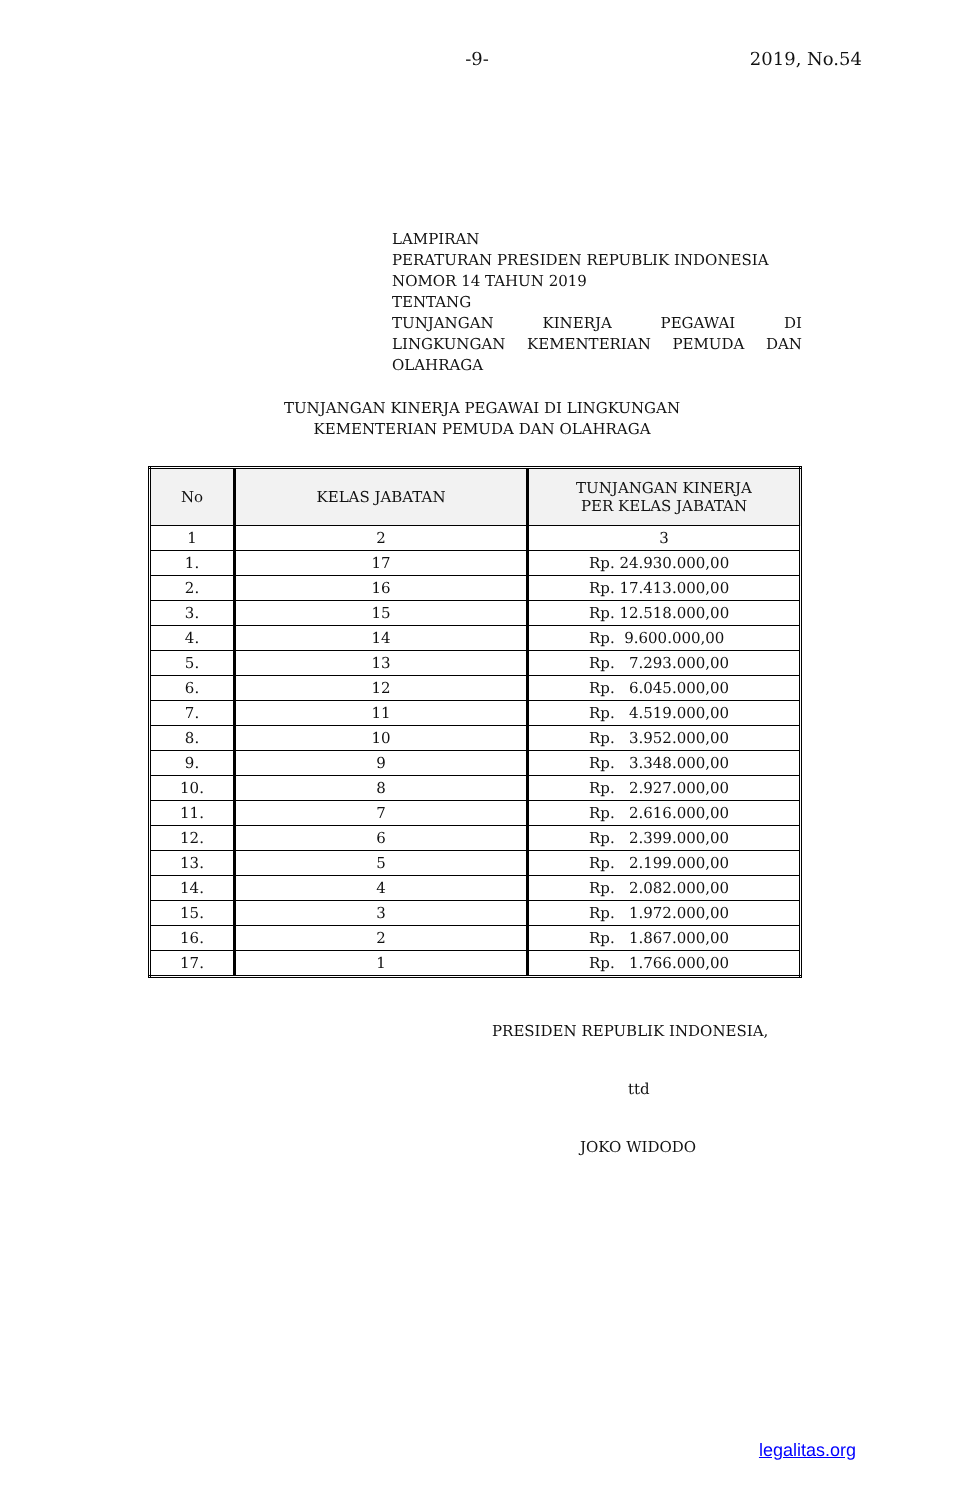-9-
2019, No.54
LAMPIRAN
PERATURAN PRESIDEN REPUBLIK INDONESIA
NOMOR 14 TAHUN 2019
TENTANG
TUNJANGAN KINERJA PEGAWAI DI
LINGKUNGAN KEMENTERIAN PEMUDA DAN
OLAHRAGA
TUNJANGAN KINERJA PEGAWAI DI LINGKUNGAN
KEMENTERIAN PEMUDA DAN OLAHRAGA
| No | KELAS JABATAN | TUNJANGAN KINERJA PER KELAS JABATAN |
| --- | --- | --- |
| 1 | 2 | 3 |
| 1. | 17 | Rp. 24.930.000,00 |
| 2. | 16 | Rp. 17.413.000,00 |
| 3. | 15 | Rp. 12.518.000,00 |
| 4. | 14 | Rp. 9.600.000,00 |
| 5. | 13 | Rp. 7.293.000,00 |
| 6. | 12 | Rp. 6.045.000,00 |
| 7. | 11 | Rp. 4.519.000,00 |
| 8. | 10 | Rp. 3.952.000,00 |
| 9. | 9 | Rp. 3.348.000,00 |
| 10. | 8 | Rp. 2.927.000,00 |
| 11. | 7 | Rp. 2.616.000,00 |
| 12. | 6 | Rp. 2.399.000,00 |
| 13. | 5 | Rp. 2.199.000,00 |
| 14. | 4 | Rp. 2.082.000,00 |
| 15. | 3 | Rp. 1.972.000,00 |
| 16. | 2 | Rp. 1.867.000,00 |
| 17. | 1 | Rp. 1.766.000,00 |
PRESIDEN REPUBLIK INDONESIA,
ttd
JOKO WIDODO
legalitas.org